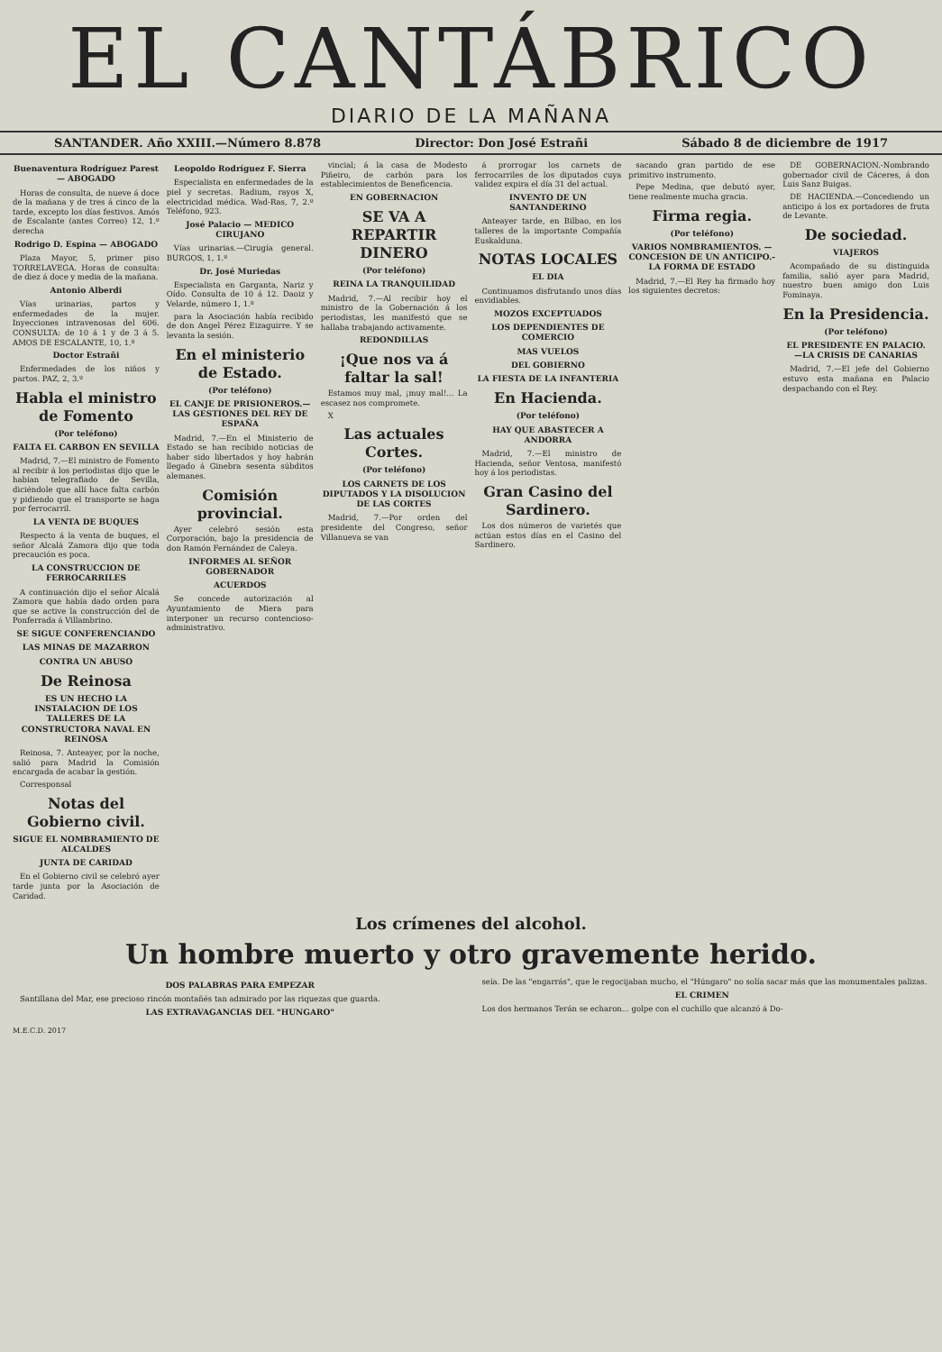EL CANTÁBRICO
DIARIO DE LA MAÑANA
SANTANDER. Año XXIII.—Número 8.878 Director: Don José Estrañi Sábado 8 de diciembre de 1917
Buenaventura Rodríguez Parest — ABOGADO
Horas de consulta, de nueve á doce de la mañana y de tres á cinco de la tarde, excepto los días festivos. Amós de Escalante (antes Correo) 12, 1.º derecha
Rodrigo D. Espina — ABOGADO
Plaza Mayor, 5, primer piso TORRELAVEGA. Horas de consulta: de diez á doce y media de la mañana.
Antonio Alberdi
Vías urinarias, partos y enfermedades de la mujer. Inyecciones intravenosas del 606. CONSULTA: de 10 á 1 y de 3 á 5. AMOS DE ESCALANTE, 10, 1.º
Doctor Estrañi
Enfermedades de los niños y partos. PAZ, 2, 3.º
Habla el ministro de Fomento
(Por teléfono)
FALTA EL CARBON EN SEVILLA
Madrid, 7.—El ministro de Fomento al recibir á los periodistas dijo que le habían telegrafiado de Sevilla, diciéndole que allí hace falta carbón y pidiendo que el transporte se haga por ferrocarril.
LA VENTA DE BUQUES
Respecto á la venta de buques, el señor Alcalá Zamora dijo que toda precaución es poca.
LA CONSTRUCCION DE FERROCARRILES
A continuación dijo el señor Alcalá Zamora que había dado orden para que se active la construcción del de Ponferrada á Villambrino.
SE SIGUE CONFERENCIANDO
LAS MINAS DE MAZARRON
CONTRA UN ABUSO
De Reinosa
ES UN HECHO LA INSTALACION DE LOS TALLERES DE LA CONSTRUCTORA NAVAL EN REINOSA
Reinosa, 7. Anteayer, por la noche, salió para Madrid la Comisión encargada de acabar la gestión.
Corresponsal
Notas del Gobierno civil.
SIGUE EL NOMBRAMIENTO DE ALCALDES
JUNTA DE CARIDAD
En el Gobierno civil se celebró ayer tarde junta por la Asociación de Caridad.
Leopoldo Rodríguez F. Sierra
Especialista en enfermedades de la piel y secretas. Radium, rayos X, electricidad médica. Wad-Ras, 7, 2.º Teléfono, 923.
José Palacio — MEDICO CIRUJANO
Vías urinarias.—Cirugía general. BURGOS, 1, 1.º
Dr. José Muriedas
Especialista en Garganta, Nariz y Oído. Consulta de 10 á 12. Daoiz y Velarde, número 1, 1.º
para la Asociación había recibido de don Angel Pérez Eizaguirre. Y se levanta la sesión.
En el ministerio de Estado.
(Por teléfono)
EL CANJE DE PRISIONEROS.—LAS GESTIONES DEL REY DE ESPAÑA
Madrid, 7.—En el Ministerio de Estado se han recibido noticias de haber sido libertados y hoy habrán llegado á Ginebra sesenta súbditos alemanes.
Comisión provincial.
Ayer celebró sesión esta Corporación, bajo la presidencia de don Ramón Fernández de Caleya.
INFORMES AL SEÑOR GOBERNADOR
ACUERDOS
Se concede autorización al Ayuntamiento de Miera para interponer un recurso contencioso-administrativo.
vincial; á la casa de Modesto Piñeiro, de carbón para los establecimientos de Beneficencia.
EN GOBERNACION
SE VA A REPARTIR DINERO
(Por teléfono)
REINA LA TRANQUILIDAD
Madrid, 7.—Al recibir hoy el ministro de la Gobernación á los periodistas, les manifestó que se hallaba trabajando activamente.
REDONDILLAS
¡Que nos va á faltar la sal!
Estamos muy mal, ¡muy mal!... La escasez nos compromete.
X
Las actuales Cortes.
(Por teléfono)
LOS CARNETS DE LOS DIPUTADOS Y LA DISOLUCION DE LAS CORTES
Madrid, 7.—Por orden del presidente del Congreso, señor Villanueva se van
á prorrogar los carnets de ferrocarriles de los diputados cuya validez expira el día 31 del actual.
INVENTO DE UN SANTANDERINO
Anteayer tarde, en Bilbao, en los talleres de la importante Compañía Euskalduna.
NOTAS LOCALES
EL DIA
Continuamos disfrutando unos días envidiables.
MOZOS EXCEPTUADOS
LOS DEPENDIENTES DE COMERCIO
MAS VUELOS
DEL GOBIERNO
LA FIESTA DE LA INFANTERIA
En Hacienda.
(Por teléfono)
HAY QUE ABASTECER A ANDORRA
Madrid, 7.—El ministro de Hacienda, señor Ventosa, manifestó hoy á los periodistas.
Gran Casino del Sardinero.
Los dos números de varietés que actúan estos días en el Casino del Sardinero.
sacando gran partido de ese primitivo instrumento.
Pepe Medina, que debutó ayer, tiene realmente mucha gracia.
Firma regia.
(Por teléfono)
VARIOS NOMBRAMIENTOS. — CONCESION DE UN ANTICIPO.-LA FORMA DE ESTADO
Madrid, 7.—El Rey ha firmado hoy los siguientes decretos:
DE GOBERNACION.-Nombrando gobernador civil de Cáceres, á don Luis Sanz Buigas.
DE HACIENDA.—Concediendo un anticipo á los ex portadores de fruta de Levante.
De sociedad.
VIAJEROS
Acompañado de su distinguida familia, salió ayer para Madrid, nuestro buen amigo don Luis Fominaya.
En la Presidencia.
(Por teléfono)
EL PRESIDENTE EN PALACIO.—LA CRISIS DE CANARIAS
Madrid, 7.—El jefe del Gobierno estuvo esta mañana en Palacio despachando con el Rey.
Los crímenes del alcohol.
Un hombre muerto y otro gravemente herido.
DOS PALABRAS PARA EMPEZAR
Santillana del Mar, ese precioso rincón montañés tan admirado por las riquezas que guarda.
LAS EXTRAVAGANCIAS DEL "HUNGARO"
seía. De las "engarrás", que le regocijaban mucho, el "Húngaro" no solía sacar más que las monumentales palizas.
EL CRIMEN
Los dos hermanos Terán se echaron... golpe con el cuchillo que alcanzó á Do-
M.E.C.D. 2017